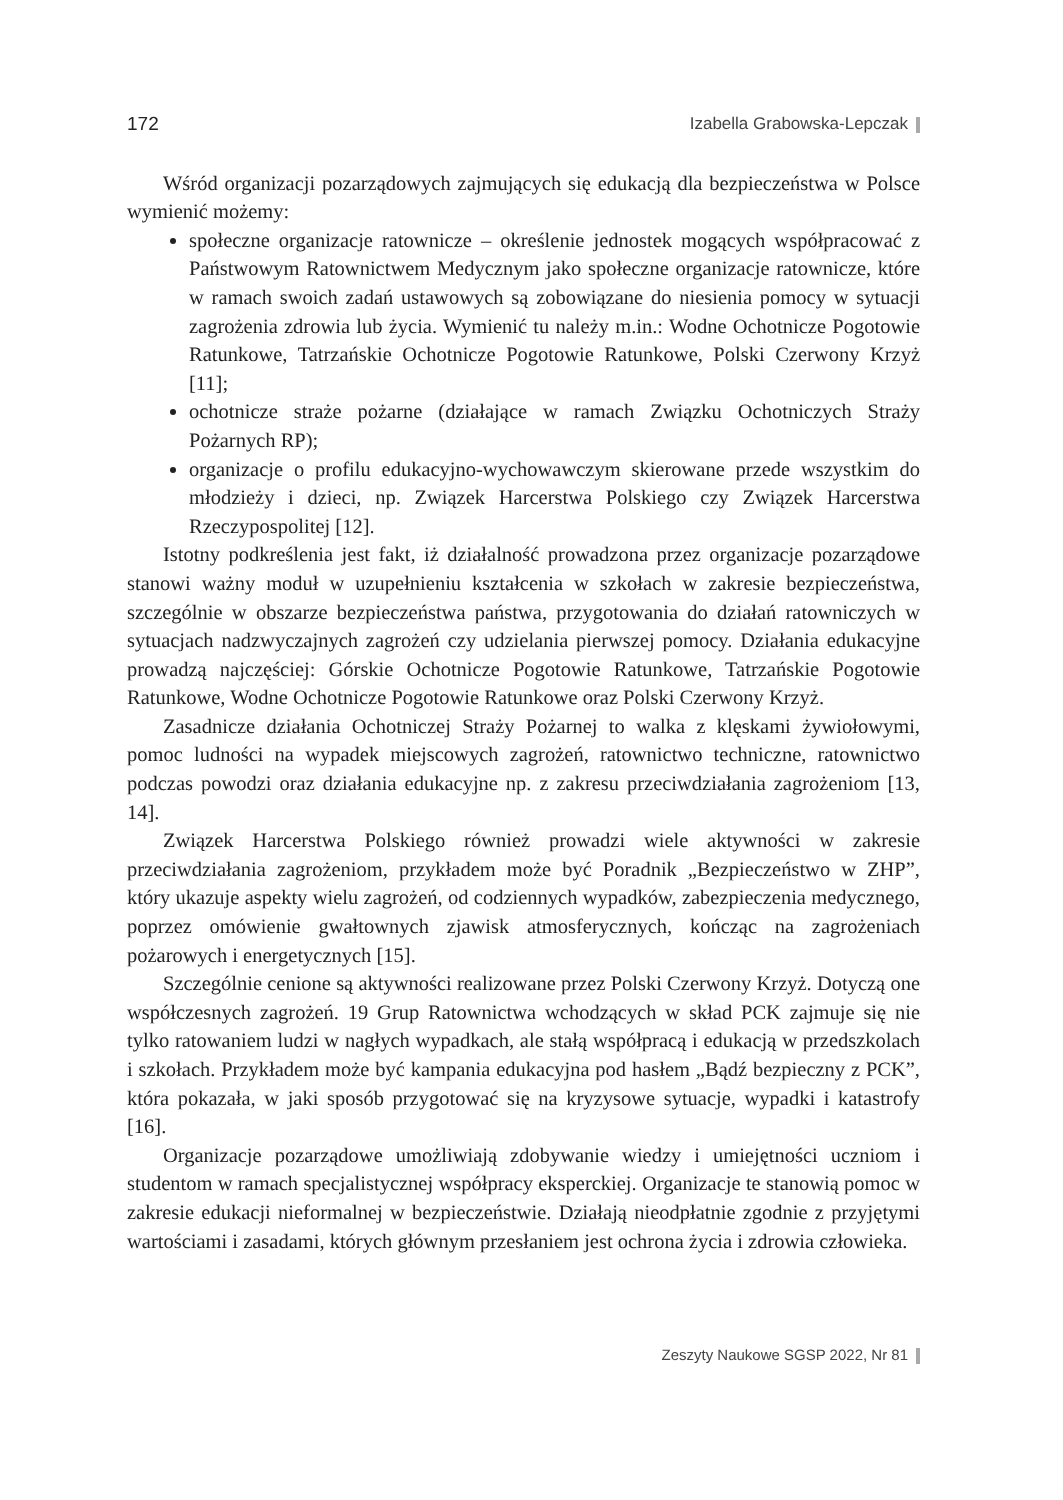172 Izabella Grabowska-Lepczak
Wśród organizacji pozarządowych zajmujących się edukacją dla bezpieczeństwa w Polsce wymienić możemy:
społeczne organizacje ratownicze – określenie jednostek mogących współpracować z Państwowym Ratownictwem Medycznym jako społeczne organizacje ratownicze, które w ramach swoich zadań ustawowych są zobowiązane do niesienia pomocy w sytuacji zagrożenia zdrowia lub życia. Wymienić tu należy m.in.: Wodne Ochotnicze Pogotowie Ratunkowe, Tatrzańskie Ochotnicze Pogotowie Ratunkowe, Polski Czerwony Krzyż [11];
ochotnicze straże pożarne (działające w ramach Związku Ochotniczych Straży Pożarnych RP);
organizacje o profilu edukacyjno-wychowawczym skierowane przede wszystkim do młodzieży i dzieci, np. Związek Harcerstwa Polskiego czy Związek Harcerstwa Rzeczypospolitej [12].
Istotny podkreślenia jest fakt, iż działalność prowadzona przez organizacje pozarządowe stanowi ważny moduł w uzupełnieniu kształcenia w szkołach w zakresie bezpieczeństwa, szczególnie w obszarze bezpieczeństwa państwa, przygotowania do działań ratowniczych w sytuacjach nadzwyczajnych zagrożeń czy udzielania pierwszej pomocy. Działania edukacyjne prowadzą najczęściej: Górskie Ochotnicze Pogotowie Ratunkowe, Tatrzańskie Pogotowie Ratunkowe, Wodne Ochotnicze Pogotowie Ratunkowe oraz Polski Czerwony Krzyż.
Zasadnicze działania Ochotniczej Straży Pożarnej to walka z klęskami żywiołowymi, pomoc ludności na wypadek miejscowych zagrożeń, ratownictwo techniczne, ratownictwo podczas powodzi oraz działania edukacyjne np. z zakresu przeciwdziałania zagrożeniom [13, 14].
Związek Harcerstwa Polskiego również prowadzi wiele aktywności w zakresie przeciwdziałania zagrożeniom, przykładem może być Poradnik „Bezpieczeństwo w ZHP”, który ukazuje aspekty wielu zagrożeń, od codziennych wypadków, zabezpieczenia medycznego, poprzez omówienie gwałtownych zjawisk atmosferycznych, kończąc na zagrożeniach pożarowych i energetycznych [15].
Szczególnie cenione są aktywności realizowane przez Polski Czerwony Krzyż. Dotyczą one współczesnych zagrożeń. 19 Grup Ratownictwa wchodzących w skład PCK zajmuje się nie tylko ratowaniem ludzi w nagłych wypadkach, ale stałą współpracą i edukacją w przedszkolach i szkołach. Przykładem może być kampania edukacyjna pod hasłem „Bądź bezpieczny z PCK”, która pokazała, w jaki sposób przygotować się na kryzysowe sytuacje, wypadki i katastrofy [16].
Organizacje pozarządowe umożliwiają zdobywanie wiedzy i umiejętności uczniom i studentom w ramach specjalistycznej współpracy eksperckiej. Organizacje te stanowią pomoc w zakresie edukacji nieformalnej w bezpieczeństwie. Działają nieodpłatnie zgodnie z przyjętymi wartościami i zasadami, których głównym przesłaniem jest ochrona życia i zdrowia człowieka.
Zeszyty Naukowe SGSP 2022, Nr 81